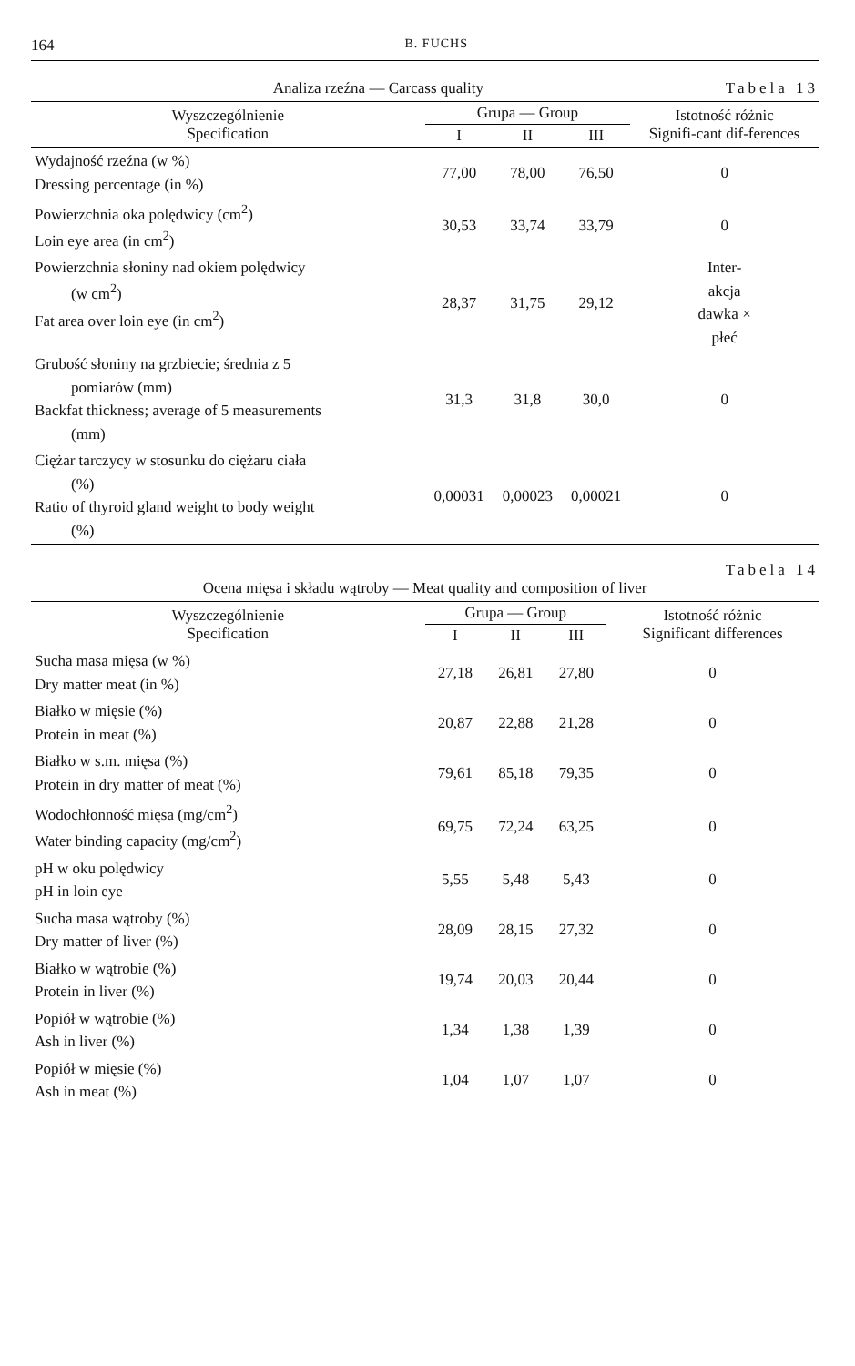164 B. FUCHS
Analiza rzeźna — Carcass quality Tabela 13
| Wyszczególnienie Specification | Grupa — Group | | | Istotność różnic Signifi-cant dif-ferences |
| --- | --- | --- | --- | --- |
| | I | II | III | |
| Wydajność rzeźna (w %) Dressing percentage (in %) | 77,00 | 78,00 | 76,50 | 0 |
| Powierzchnia oka polędwicy (cm<sup>2</sup>) Loin eye area (in cm<sup>2</sup>) | 30,53 | 33,74 | 33,79 | 0 |
| Powierzchnia słoniny nad okiem polędwicy (w cm<sup>2</sup>) Fat area over loin eye (in cm<sup>2</sup>) | 28,37 | 31,75 | 29,12 | Inter- akcja dawka × płeć |
| Grubość słoniny na grzbiecie; średnia z 5 pomiarów (mm) Backfat thickness; average of 5 measurements (mm) | 31,3 | 31,8 | 30,0 | 0 |
| Ciężar tarczycy w stosunku do ciężaru ciała (%) Ratio of thyroid gland weight to body weight (%) | 0,00031 | 0,00023 | 0,00021 | 0 |
Tabela 14
Ocena mięsa i składu wątroby — Meat quality and composition of liver
| Wyszczególnienie Specification | Grupa — Group | | | Istotność różnic Significant differences |
| --- | --- | --- | --- | --- |
| | I | II | III | |
| Sucha masa mięsa (w %) Dry matter meat (in %) | 27,18 | 26,81 | 27,80 | 0 |
| Białko w mięsie (%) Protein in meat (%) | 20,87 | 22,88 | 21,28 | 0 |
| Białko w s.m. mięsa (%) Protein in dry matter of meat (%) | 79,61 | 85,18 | 79,35 | 0 |
| Wodochłonność mięsa (mg/cm<sup>2</sup>) Water binding capacity (mg/cm<sup>2</sup>) | 69,75 | 72,24 | 63,25 | 0 |
| pH w oku polędwicy pH in loin eye | 5,55 | 5,48 | 5,43 | 0 |
| Sucha masa wątroby (%) Dry matter of liver (%) | 28,09 | 28,15 | 27,32 | 0 |
| Białko w wątrobie (%) Protein in liver (%) | 19,74 | 20,03 | 20,44 | 0 |
| Popiół w wątrobie (%) Ash in liver (%) | 1,34 | 1,38 | 1,39 | 0 |
| Popiół w mięsie (%) Ash in meat (%) | 1,04 | 1,07 | 1,07 | 0 |